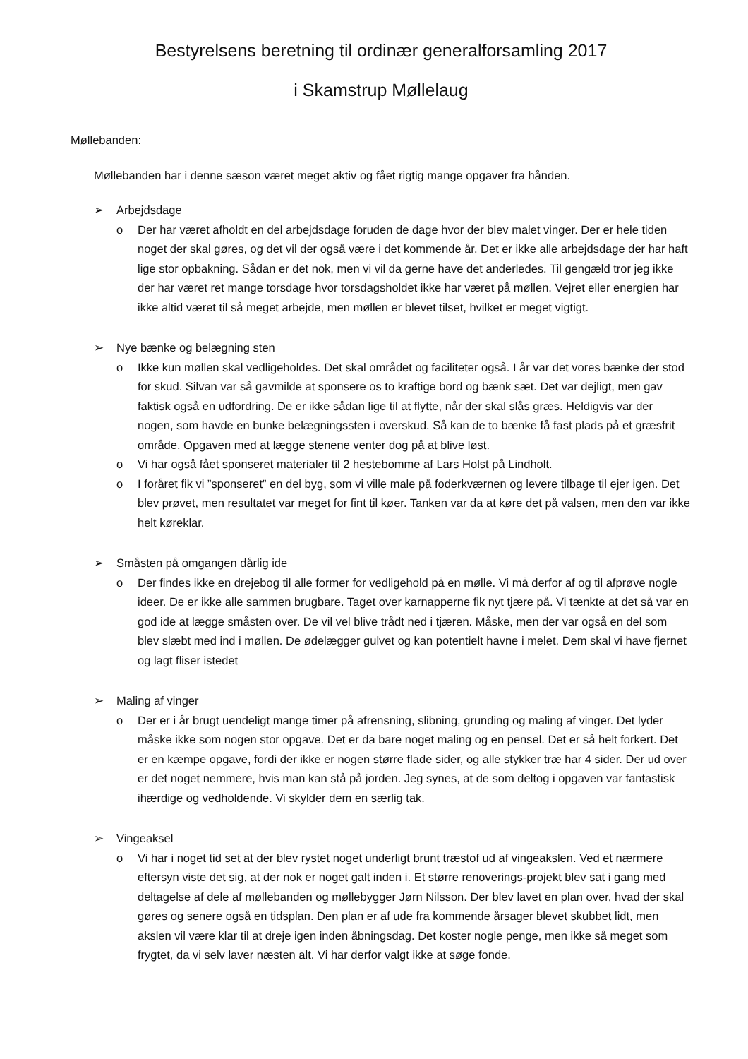Bestyrelsens beretning til ordinær generalforsamling 2017
i Skamstrup Møllelaug
Møllebanden:
Møllebanden har i denne sæson været meget aktiv og fået rigtig mange opgaver fra hånden.
➢ Arbejdsdage
o Der har været afholdt en del arbejdsdage foruden de dage hvor der blev malet vinger. Der er hele tiden noget der skal gøres, og det vil der også være i det kommende år. Det er ikke alle arbejdsdage der har haft lige stor opbakning. Sådan er det nok, men vi vil da gerne have det anderledes. Til gengæld tror jeg ikke der har været ret mange torsdage hvor torsdagsholdet ikke har været på møllen. Vejret eller energien har ikke altid været til så meget arbejde, men møllen er blevet tilset, hvilket er meget vigtigt.
➢ Nye bænke og belægning sten
o Ikke kun møllen skal vedligeholdes. Det skal området og faciliteter også. I år var det vores bænke der stod for skud. Silvan var så gavmilde at sponsere os to kraftige bord og bænk sæt. Det var dejligt, men gav faktisk også en udfordring. De er ikke sådan lige til at flytte, når der skal slås græs. Heldigvis var der nogen, som havde en bunke belægningssten i overskud. Så kan de to bænke få fast plads på et græsfrit område. Opgaven med at lægge stenene venter dog på at blive løst.
o Vi har også fået sponseret materialer til 2 hestebomme af Lars Holst på Lindholt.
o I foråret fik vi ”sponseret” en del byg, som vi ville male på foderkværnen og levere tilbage til ejer igen. Det blev prøvet, men resultatet var meget for fint til køer. Tanken var da at køre det på valsen, men den var ikke helt køreklar.
➢ Småsten på omgangen dårlig ide
o Der findes ikke en drejebog til alle former for vedligehold på en mølle. Vi må derfor af og til afprøve nogle ideer. De er ikke alle sammen brugbare. Taget over karnapperne fik nyt tjære på. Vi tænkte at det så var en god ide at lægge småsten over. De vil vel blive trådt ned i tjæren. Måske, men der var også en del som blev slæbt med ind i møllen. De ødelægger gulvet og kan potentielt havne i melet. Dem skal vi have fjernet og lagt fliser istedet
➢ Maling af vinger
o Der er i år brugt uendeligt mange timer på afrensning, slibning, grunding og maling af vinger. Det lyder måske ikke som nogen stor opgave. Det er da bare noget maling og en pensel. Det er så helt forkert. Det er en kæmpe opgave, fordi der ikke er nogen større flade sider, og alle stykker træ har 4 sider. Der ud over er det noget nemmere, hvis man kan stå på jorden. Jeg synes, at de som deltog i opgaven var fantastisk ihærdige og vedholdende. Vi skylder dem en særlig tak.
➢ Vingeaksel
o Vi har i noget tid set at der blev rystet noget underligt brunt træstof ud af vingeakslen. Ved et nærmere eftersyn viste det sig, at der nok er noget galt inden i. Et større renoverings-projekt blev sat i gang med deltagelse af dele af møllebanden og møllebygger Jørn Nilsson. Der blev lavet en plan over, hvad der skal gøres og senere også en tidsplan. Den plan er af ude fra kommende årsager blevet skubbet lidt, men akslen vil være klar til at dreje igen inden åbningsdag. Det koster nogle penge, men ikke så meget som frygtet, da vi selv laver næsten alt. Vi har derfor valgt ikke at søge fonde.